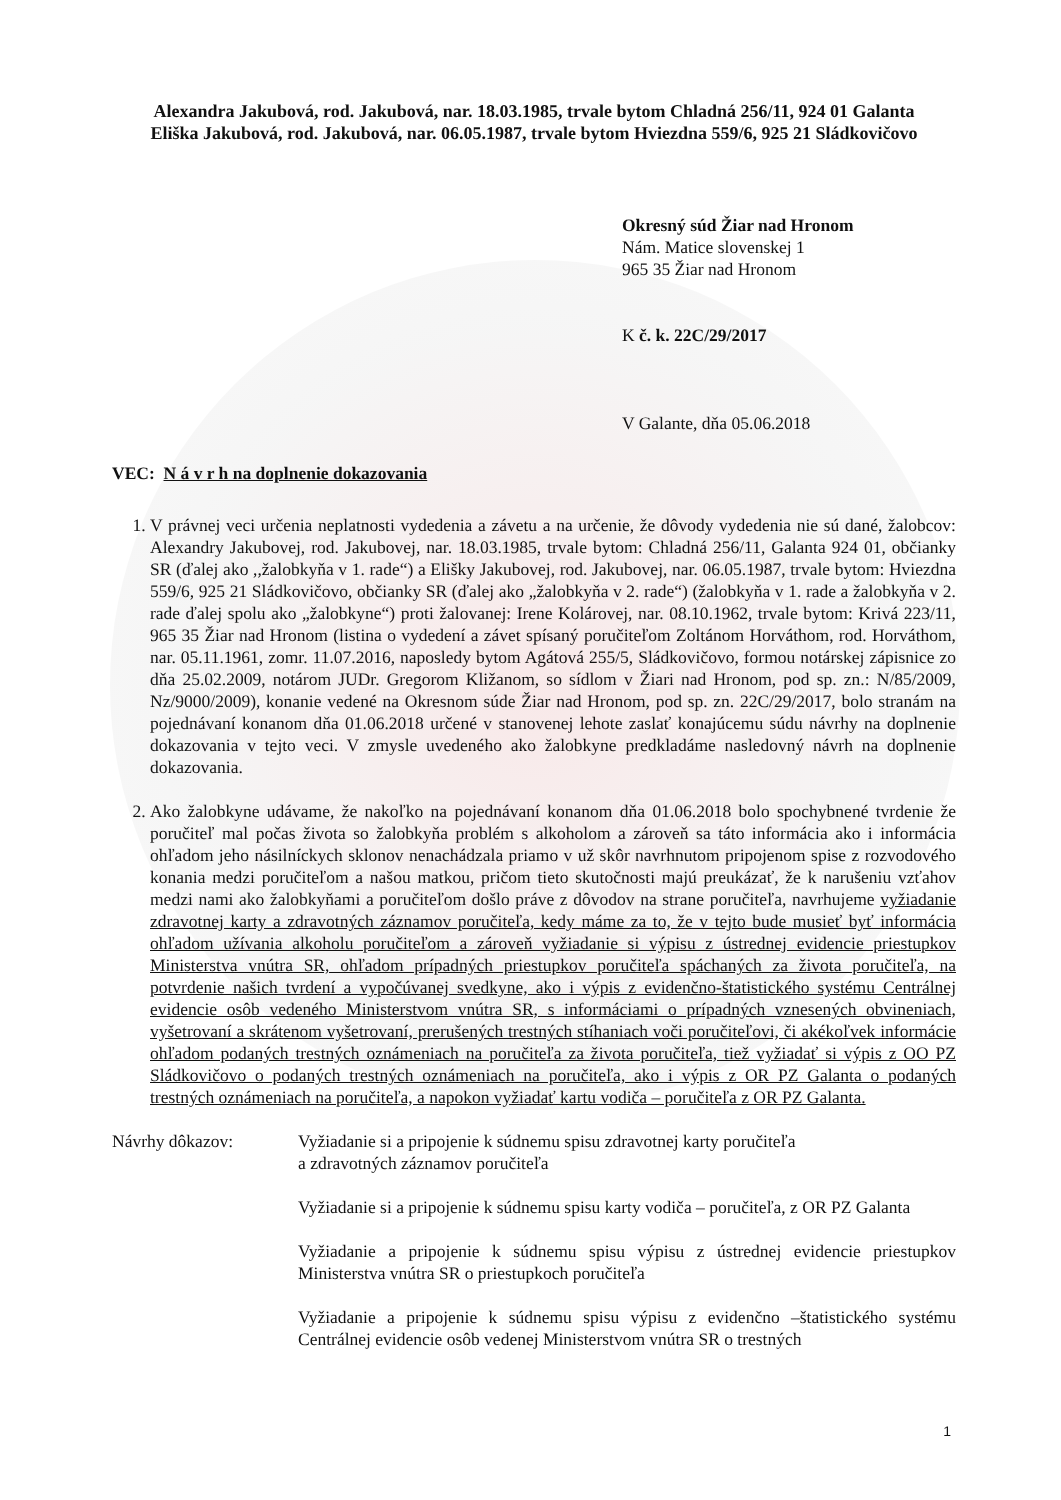Alexandra Jakubová, rod. Jakubová, nar. 18.03.1985, trvale bytom Chladná 256/11, 924 01 Galanta
Eliška Jakubová, rod. Jakubová, nar. 06.05.1987, trvale bytom Hviezdna 559/6, 925 21 Sládkovičovo
Okresný súd Žiar nad Hronom
Nám. Matice slovenskej 1
965 35 Žiar nad Hronom
K č. k. 22C/29/2017
V Galante, dňa 05.06.2018
VEC: N á v r h na doplnenie dokazovania
1. V právnej veci určenia neplatnosti vydedenia a závetu a na určenie, že dôvody vydedenia nie sú dané, žalobcov: Alexandry Jakubovej, rod. Jakubovej, nar. 18.03.1985, trvale bytom: Chladná 256/11, Galanta 924 01, občianky SR (ďalej ako ,,žalobkyňa v 1. rade“) a Elišky Jakubovej, rod. Jakubovej, nar. 06.05.1987, trvale bytom: Hviezdna 559/6, 925 21 Sládkovičovo, občianky SR (ďalej ako „žalobkyňa v 2. rade“) (žalobkyňa v 1. rade a žalobkyňa v 2. rade ďalej spolu ako „žalobkyne“) proti žalovanej: Irene Kolárovej, nar. 08.10.1962, trvale bytom: Krivá 223/11, 965 35 Žiar nad Hronom (listina o vydedení a závet spísaný poručiteľom Zoltánom Horváthom, rod. Horváthom, nar. 05.11.1961, zomr. 11.07.2016, naposledy bytom Agátová 255/5, Sládkovičovo, formou notárskej zápisnice zo dňa 25.02.2009, notárom JUDr. Gregorom Kližanom, so sídlom v Žiari nad Hronom, pod sp. zn.: N/85/2009, Nz/9000/2009), konanie vedené na Okresnom súde Žiar nad Hronom, pod sp. zn. 22C/29/2017, bolo stranám na pojednávaní konanom dňa 01.06.2018 určené v stanovenej lehote zaslať konajúcemu súdu návrhy na doplnenie dokazovania v tejto veci. V zmysle uvedeného ako žalobkyne predkladáme nasledovný návrh na doplnenie dokazovania.
2. Ako žalobkyne udávame, že nakoľko na pojednávaní konanom dňa 01.06.2018 bolo spochybnené tvrdenie že poručiteľ mal počas života so žalobkyňa problém s alkoholom a zároveň sa táto informácia ako i informácia ohľadom jeho násilníckych sklonov nenachádzala priamo v už skôr navrhnutom pripojenom spise z rozvodového konania medzi poručiteľom a našou matkou, pričom tieto skutočnosti majú preukázať, že k narušeniu vzťahov medzi nami ako žalobkyňami a poručiteľom došlo práve z dôvodov na strane poručiteľa, navrhujeme vyžiadanie zdravotnej karty a zdravotných záznamov poručiteľa, kedy máme za to, že v tejto bude musieť byť informácia ohľadom užívania alkoholu poručiteľom a zároveň vyžiadanie si výpisu z ústrednej evidencie priestupkov Ministerstva vnútra SR, ohľadom prípadných priestupkov poručiteľa spáchaných za života poručiteľa, na potvrdenie našich tvrdení a vypočúvanej svedkyne, ako i výpis z evidenčno-štatistického systému Centrálnej evidencie osôb vedeného Ministerstvom vnútra SR, s informáciami o prípadných vznesených obvineniach, vyšetrovaní a skrátenom vyšetrovaní, prerušených trestných stíhaniach voči poručiteľovi, či akékoľvek informácie ohľadom podaných trestných oznámeniach na poručiteľa za života poručiteľa, tiež vyžiadať si výpis z OO PZ Sládkovičovo o podaných trestných oznámeniach na poručiteľa, ako i výpis z OR PZ Galanta o podaných trestných oznámeniach na poručiteľa, a napokon vyžiadať kartu vodiča – poručiteľa z OR PZ Galanta.
Návrhy dôkazov: Vyžiadanie si a pripojenie k súdnemu spisu zdravotnej karty poručiteľa
a zdravotných záznamov poručiteľa
Vyžiadanie si a pripojenie k súdnemu spisu karty vodiča – poručiteľa, z OR PZ Galanta
Vyžiadanie a pripojenie k súdnemu spisu výpisu z ústrednej evidencie priestupkov Ministerstva vnútra SR o priestupkoch poručiteľa
Vyžiadanie a pripojenie k súdnemu spisu výpisu z evidenčno –štatistického systému Centrálnej evidencie osôb vedenej Ministerstvom vnútra SR o trestných
1